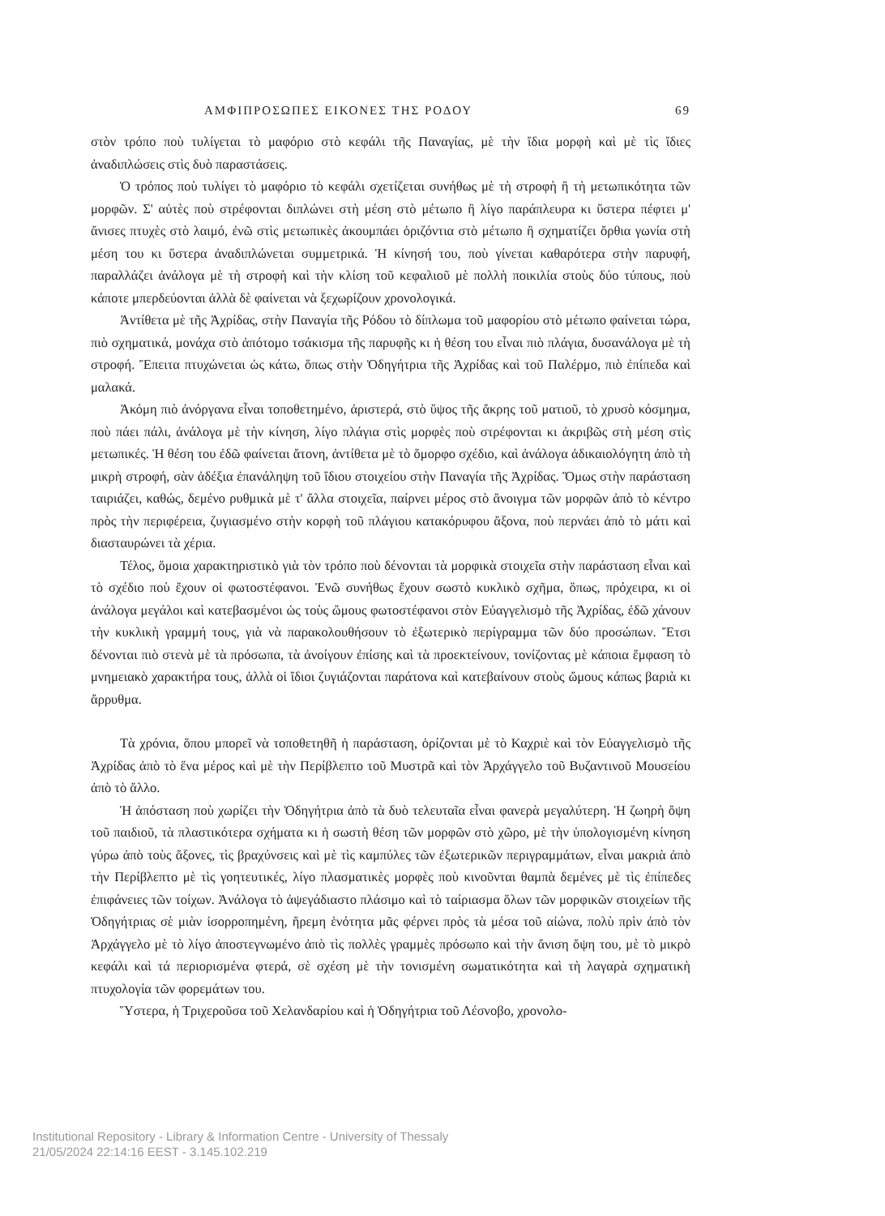ΑΜΦΙΠΡΟΣΩΠΕΣ ΕΙΚΟΝΕΣ ΤΗΣ ΡΟΔΟΥ 69
στὸν τρόπο ποὺ τυλίγεται τὸ μαφόριο στὸ κεφάλι τῆς Παναγίας, μὲ τὴν ἴδια μορφὴ καὶ μὲ τὶς ἴδιες ἀναδιπλώσεις στὶς δυὸ παραστάσεις.
Ὁ τρόπος ποὺ τυλίγει τὸ μαφόριο τὸ κεφάλι σχετίζεται συνήθως μὲ τὴ στροφὴ ἢ τὴ μετωπικότητα τῶν μορφῶν. Σ' αὐτὲς ποὺ στρέφονται διπλώνει στὴ μέση στὸ μέτωπο ἢ λίγο παράπλευρα κι ὕστερα πέφτει μ' ἄνισες πτυχὲς στὸ λαιμό, ἐνῶ στὶς μετωπικὲς ἀκουμπάει ὁριζόντια στὸ μέτωπο ἢ σχηματίζει ὄρθια γωνία στὴ μέση του κι ὕστερα ἀναδιπλώνεται συμμετρικά. Ἡ κίνησή του, ποὺ γίνεται καθαρότερα στὴν παρυφή, παραλλάζει ἀνάλογα μὲ τὴ στροφὴ καὶ τὴν κλίση τοῦ κεφαλιοῦ μὲ πολλὴ ποικιλία στοὺς δύο τύπους, ποὺ κάποτε μπερδεύονται ἀλλὰ δὲ φαίνεται νὰ ξεχωρίζουν χρονολογικά.
Ἀντίθετα μὲ τῆς Ἀχρίδας, στὴν Παναγία τῆς Ρόδου τὸ δίπλωμα τοῦ μαφορίου στὸ μέτωπο φαίνεται τώρα, πιὸ σχηματικά, μονάχα στὸ ἀπότομο τσάκισμα τῆς παρυφῆς κι ἡ θέση του εἶναι πιὸ πλάγια, δυσανάλογα μὲ τὴ στροφή. Ἔπειτα πτυχώνεται ὡς κάτω, ὅπως στὴν Ὁδηγήτρια τῆς Ἀχρίδας καὶ τοῦ Παλέρμο, πιὸ ἐπίπεδα καὶ μαλακά.
Ἀκόμη πιὸ ἀνόργανα εἶναι τοποθετημένο, ἀριστερά, στὸ ὕψος τῆς ἄκρης τοῦ ματιοῦ, τὸ χρυσὸ κόσμημα, ποὺ πάει πάλι, ἀνάλογα μὲ τὴν κίνηση, λίγο πλάγια στὶς μορφὲς ποὺ στρέφονται κι ἀκριβῶς στὴ μέση στὶς μετωπικές. Ἡ θέση του ἐδῶ φαίνεται ἄτονη, ἀντίθετα μὲ τὸ ὄμορφο σχέδιο, καὶ ἀνάλογα ἀδικαιολόγητη ἀπὸ τὴ μικρὴ στροφή, σὰν ἀδέξια ἐπανάληψη τοῦ ἴδιου στοιχείου στὴν Παναγία τῆς Ἀχρίδας. Ὅμως στὴν παράσταση ταιριάζει, καθώς, δεμένο ρυθμικὰ μὲ τ' ἄλλα στοιχεῖα, παίρνει μέρος στὸ ἄνοιγμα τῶν μορφῶν ἀπὸ τὸ κέντρο πρὸς τὴν περιφέρεια, ζυγιασμένο στὴν κορφὴ τοῦ πλάγιου κατακόρυφου ἄξονα, ποὺ περνάει ἀπὸ τὸ μάτι καὶ διασταυρώνει τὰ χέρια.
Τέλος, ὅμοια χαρακτηριστικὸ γιὰ τὸν τρόπο ποὺ δένονται τὰ μορφικὰ στοιχεῖα στὴν παράσταση εἶναι καὶ τὸ σχέδιο ποὺ ἔχουν οἱ φωτοστέφανοι. Ἐνῶ συνήθως ἔχουν σωστὸ κυκλικὸ σχῆμα, ὅπως, πρόχειρα, κι οἱ ἀνάλογα μεγάλοι καὶ κατεβασμένοι ὡς τοὺς ὤμους φωτοστέφανοι στὸν Εὐαγγελισμὸ τῆς Ἀχρίδας, ἐδῶ χάνουν τὴν κυκλικὴ γραμμή τους, γιὰ νὰ παρακολουθήσουν τὸ ἐξωτερικὸ περίγραμμα τῶν δύο προσώπων. Ἔτσι δένονται πιὸ στενὰ μὲ τὰ πρόσωπα, τὰ ἀνοίγουν ἐπίσης καὶ τὰ προεκτείνουν, τονίζοντας μὲ κάποια ἔμφαση τὸ μνημειακὸ χαρακτήρα τους, ἀλλὰ οἱ ἴδιοι ζυγιάζονται παράτονα καὶ κατεβαίνουν στοὺς ὤμους κάπως βαριὰ κι ἄρρυθμα.
Τὰ χρόνια, ὅπου μπορεῖ νὰ τοποθετηθῆ ἡ παράσταση, ὁρίζονται μὲ τὸ Καχριὲ καὶ τὸν Εὐαγγελισμὸ τῆς Ἀχρίδας ἀπὸ τὸ ἕνα μέρος καὶ μὲ τὴν Περίβλεπτο τοῦ Μυστρᾶ καὶ τὸν Ἀρχάγγελο τοῦ Βυζαντινοῦ Μουσείου ἀπὸ τὸ ἄλλο.
Ἡ ἀπόσταση ποὺ χωρίζει τὴν Ὁδηγήτρια ἀπὸ τὰ δυὸ τελευταῖα εἶναι φανερὰ μεγαλύτερη. Ἡ ζωηρὴ ὄψη τοῦ παιδιοῦ, τὰ πλαστικότερα σχήματα κι ἡ σωστὴ θέση τῶν μορφῶν στὸ χῶρο, μὲ τὴν ὑπολογισμένη κίνηση γύρω ἀπὸ τοὺς ἄξονες, τὶς βραχύνσεις καὶ μὲ τὶς καμπύλες τῶν ἐξωτερικῶν περιγραμμάτων, εἶναι μακριὰ ἀπὸ τὴν Περίβλεπτο μὲ τὶς γοητευτικές, λίγο πλασματικὲς μορφὲς ποὺ κινοῦνται θαμπὰ δεμένες μὲ τὶς ἐπίπεδες ἐπιφάνειες τῶν τοίχων. Ἀνάλογα τὸ ἀψεγάδιαστο πλάσιμο καὶ τὸ ταίριασμα ὅλων τῶν μορφικῶν στοιχείων τῆς Ὁδηγήτριας σὲ μιὰν ἰσορροπημένη, ἤρεμη ἑνότητα μᾶς φέρνει πρὸς τὰ μέσα τοῦ αἰώνα, πολὺ πρὶν ἀπὸ τὸν Ἀρχάγγελο μὲ τὸ λίγο ἀποστεγνωμένο ἀπὸ τὶς πολλὲς γραμμὲς πρόσωπο καὶ τὴν ἄνιση ὄψη του, μὲ τὸ μικρὸ κεφάλι καὶ τά περιορισμένα φτερά, σὲ σχέση μὲ τὴν τονισμένη σωματικότητα καὶ τὴ λαγαρὰ σχηματικὴ πτυχολογία τῶν φορεμάτων του.
Ὕστερα, ἡ Τριχεροῦσα τοῦ Χελανδαρίου καὶ ἡ Ὁδηγήτρια τοῦ Λέσνοβο, χρονολο-
Institutional Repository - Library & Information Centre - University of Thessaly
21/05/2024 22:14:16 EEST - 3.145.102.219